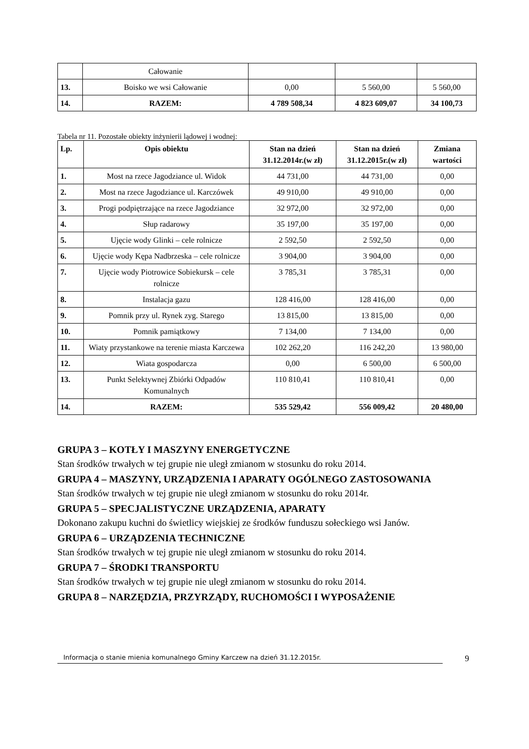| | Całowanie | | | |
| 13. | Boisko we wsi Całowanie | 0,00 | 5 560,00 | 5 560,00 |
| 14. | RAZEM: | 4 789 508,34 | 4 823 609,07 | 34 100,73 |
Tabela nr 11. Pozostałe obiekty inżynierii lądowej i wodnej:
| Lp. | Opis obiektu | Stan na dzień 31.12.2014r.(w zł) | Stan na dzień 31.12.2015r.(w zł) | Zmiana wartości |
| --- | --- | --- | --- | --- |
| 1. | Most na rzece Jagodziance ul. Widok | 44 731,00 | 44 731,00 | 0,00 |
| 2. | Most na rzece Jagodziance ul. Karczówek | 49 910,00 | 49 910,00 | 0,00 |
| 3. | Progi podpiętrzające na rzece Jagodziance | 32 972,00 | 32 972,00 | 0,00 |
| 4. | Słup radarowy | 35 197,00 | 35 197,00 | 0,00 |
| 5. | Ujęcie wody Glinki – cele rolnicze | 2 592,50 | 2 592,50 | 0,00 |
| 6. | Ujęcie wody Kępa Nadbrzeska – cele rolnicze | 3 904,00 | 3 904,00 | 0,00 |
| 7. | Ujęcie wody Piotrowice Sobiekursk – cele rolnicze | 3 785,31 | 3 785,31 | 0,00 |
| 8. | Instalacja gazu | 128 416,00 | 128 416,00 | 0,00 |
| 9. | Pomnik przy ul. Rynek zyg. Starego | 13 815,00 | 13 815,00 | 0,00 |
| 10. | Pomnik pamiątkowy | 7 134,00 | 7 134,00 | 0,00 |
| 11. | Wiaty przystankowe na terenie miasta Karczewa | 102 262,20 | 116 242,20 | 13 980,00 |
| 12. | Wiata gospodarcza | 0,00 | 6 500,00 | 6 500,00 |
| 13. | Punkt Selektywnej Zbiórki Odpadów Komunalnych | 110 810,41 | 110 810,41 | 0,00 |
| 14. | RAZEM: | 535 529,42 | 556 009,42 | 20 480,00 |
GRUPA 3 – KOTŁY I MASZYNY ENERGETYCZNE
Stan środków trwałych w tej grupie nie uległ zmianom w stosunku do roku 2014.
GRUPA 4 – MASZYNY, URZĄDZENIA I APARATY OGÓLNEGO ZASTOSOWANIA
Stan środków trwałych w tej grupie nie uległ zmianom w stosunku do roku 2014r.
GRUPA 5 – SPECJALISTYCZNE URZĄDZENIA, APARATY
Dokonano zakupu kuchni do świetlicy wiejskiej ze środków funduszu sołeckiego wsi Janów.
GRUPA 6 – URZĄDZENIA TECHNICZNE
Stan środków trwałych w tej grupie nie uległ zmianom w stosunku do roku 2014.
GRUPA 7 – ŚRODKI TRANSPORTU
Stan środków trwałych w tej grupie nie uległ zmianom w stosunku do roku 2014.
GRUPA 8 – NARZĘDZIA, PRZYRZĄDY, RUCHOMOŚCI I WYPOSAŻENIE
Informacja o stanie mienia komunalnego Gminy Karczew na dzień 31.12.2015r. 9